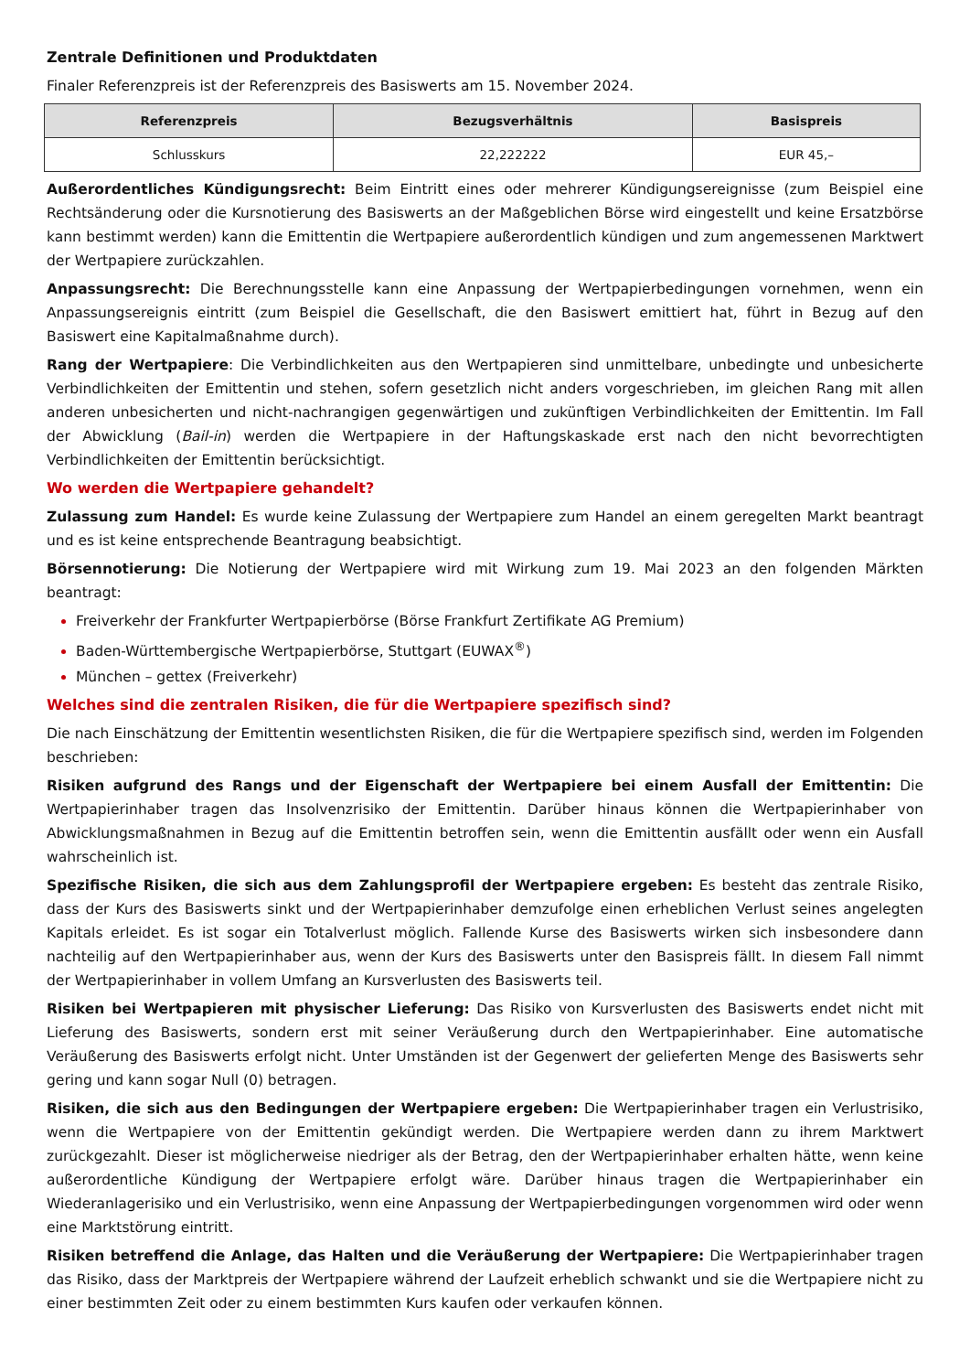Zentrale Definitionen und Produktdaten
Finaler Referenzpreis ist der Referenzpreis des Basiswerts am 15. November 2024.
| Referenzpreis | Bezugsverhältnis | Basispreis |
| --- | --- | --- |
| Schlusskurs | 22,222222 | EUR 45,– |
Außerordentliches Kündigungsrecht: Beim Eintritt eines oder mehrerer Kündigungsereignisse (zum Beispiel eine Rechtsänderung oder die Kursnotierung des Basiswerts an der Maßgeblichen Börse wird eingestellt und keine Ersatzbörse kann bestimmt werden) kann die Emittentin die Wertpapiere außerordentlich kündigen und zum angemessenen Marktwert der Wertpapiere zurückzahlen.
Anpassungsrecht: Die Berechnungsstelle kann eine Anpassung der Wertpapierbedingungen vornehmen, wenn ein Anpassungsereignis eintritt (zum Beispiel die Gesellschaft, die den Basiswert emittiert hat, führt in Bezug auf den Basiswert eine Kapitalmaßnahme durch).
Rang der Wertpapiere: Die Verbindlichkeiten aus den Wertpapieren sind unmittelbare, unbedingte und unbesicherte Verbindlichkeiten der Emittentin und stehen, sofern gesetzlich nicht anders vorgeschrieben, im gleichen Rang mit allen anderen unbesicherten und nicht-nachrangigen gegenwärtigen und zukünftigen Verbindlichkeiten der Emittentin. Im Fall der Abwicklung (Bail-in) werden die Wertpapiere in der Haftungskaskade erst nach den nicht bevorrechtigten Verbindlichkeiten der Emittentin berücksichtigt.
Wo werden die Wertpapiere gehandelt?
Zulassung zum Handel: Es wurde keine Zulassung der Wertpapiere zum Handel an einem geregelten Markt beantragt und es ist keine entsprechende Beantragung beabsichtigt.
Börsennotierung: Die Notierung der Wertpapiere wird mit Wirkung zum 19. Mai 2023 an den folgenden Märkten beantragt:
Freiverkehr der Frankfurter Wertpapierbörse (Börse Frankfurt Zertifikate AG Premium)
Baden-Württembergische Wertpapierbörse, Stuttgart (EUWAX<sup>®</sup>)
München – gettex (Freiverkehr)
Welches sind die zentralen Risiken, die für die Wertpapiere spezifisch sind?
Die nach Einschätzung der Emittentin wesentlichsten Risiken, die für die Wertpapiere spezifisch sind, werden im Folgenden beschrieben:
Risiken aufgrund des Rangs und der Eigenschaft der Wertpapiere bei einem Ausfall der Emittentin: Die Wertpapierinhaber tragen das Insolvenzrisiko der Emittentin. Darüber hinaus können die Wertpapierinhaber von Abwicklungsmaßnahmen in Bezug auf die Emittentin betroffen sein, wenn die Emittentin ausfällt oder wenn ein Ausfall wahrscheinlich ist.
Spezifische Risiken, die sich aus dem Zahlungsprofil der Wertpapiere ergeben: Es besteht das zentrale Risiko, dass der Kurs des Basiswerts sinkt und der Wertpapierinhaber demzufolge einen erheblichen Verlust seines angelegten Kapitals erleidet. Es ist sogar ein Totalverlust möglich. Fallende Kurse des Basiswerts wirken sich insbesondere dann nachteilig auf den Wertpapierinhaber aus, wenn der Kurs des Basiswerts unter den Basispreis fällt. In diesem Fall nimmt der Wertpapierinhaber in vollem Umfang an Kursverlusten des Basiswerts teil.
Risiken bei Wertpapieren mit physischer Lieferung: Das Risiko von Kursverlusten des Basiswerts endet nicht mit Lieferung des Basiswerts, sondern erst mit seiner Veräußerung durch den Wertpapierinhaber. Eine automatische Veräußerung des Basiswerts erfolgt nicht. Unter Umständen ist der Gegenwert der gelieferten Menge des Basiswerts sehr gering und kann sogar Null (0) betragen.
Risiken, die sich aus den Bedingungen der Wertpapiere ergeben: Die Wertpapierinhaber tragen ein Verlustrisiko, wenn die Wertpapiere von der Emittentin gekündigt werden. Die Wertpapiere werden dann zu ihrem Marktwert zurückgezahlt. Dieser ist möglicherweise niedriger als der Betrag, den der Wertpapierinhaber erhalten hätte, wenn keine außerordentliche Kündigung der Wertpapiere erfolgt wäre. Darüber hinaus tragen die Wertpapierinhaber ein Wiederanlagerisiko und ein Verlustrisiko, wenn eine Anpassung der Wertpapierbedingungen vorgenommen wird oder wenn eine Marktstörung eintritt.
Risiken betreffend die Anlage, das Halten und die Veräußerung der Wertpapiere: Die Wertpapierinhaber tragen das Risiko, dass der Marktpreis der Wertpapiere während der Laufzeit erheblich schwankt und sie die Wertpapiere nicht zu einer bestimmten Zeit oder zu einem bestimmten Kurs kaufen oder verkaufen können.